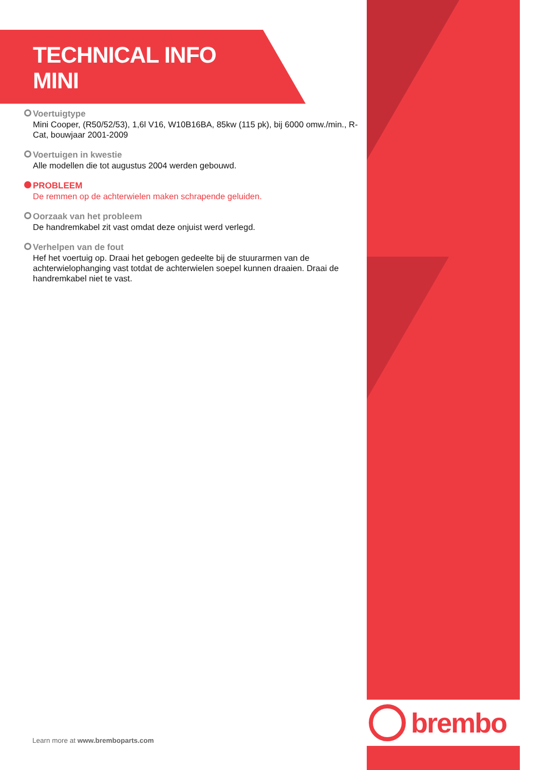brembo
TECHNICAL INFO
MINI
Voertuigtype
Mini Cooper, (R50/52/53), 1,6l V16, W10B16BA, 85kw (115 pk), bij 6000 omw./min., R-Cat, bouwjaar 2001-2009
Voertuigen in kwestie
Alle modellen die tot augustus 2004 werden gebouwd.
PROBLEEM
De remmen op de achterwielen maken schrapende geluiden.
Oorzaak van het probleem
De handremkabel zit vast omdat deze onjuist werd verlegd.
Verhelpen van de fout
Hef het voertuig op. Draai het gebogen gedeelte bij de stuurarmen van de achterwielophanging vast totdat de achterwielen soepel kunnen draaien. Draai de handremkabel niet te vast.
Learn more at www.bremboparts.com